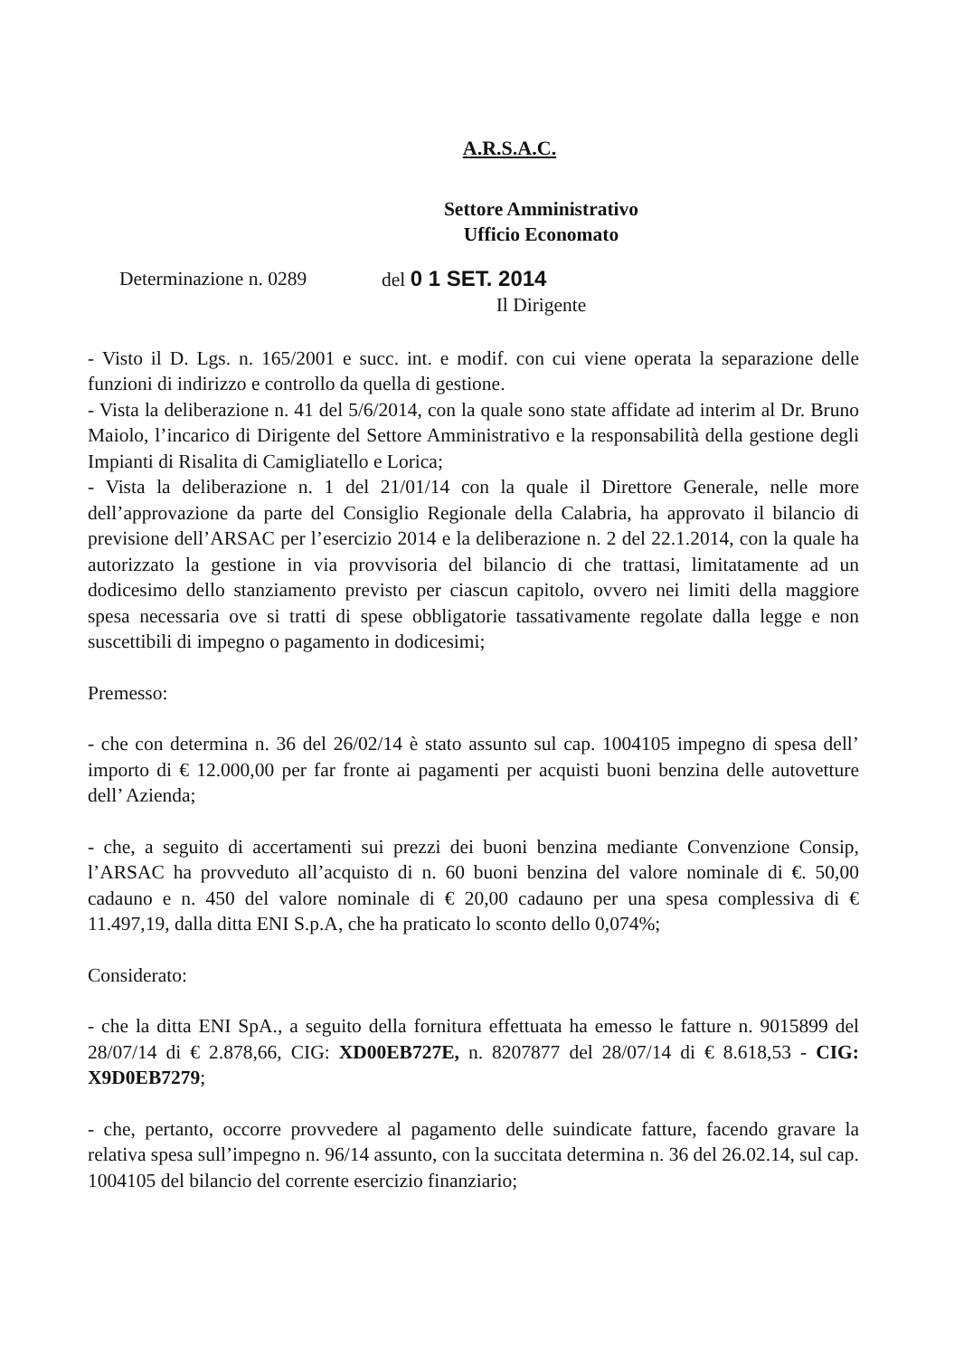A.R.S.A.C.
Settore Amministrativo
Ufficio Economato
Determinazione n. 0289 del 0 1 SET. 2014
Il Dirigente
- Visto il D. Lgs. n. 165/2001 e succ. int. e modif. con cui viene operata la separazione delle funzioni di indirizzo e controllo da quella di gestione.
- Vista la deliberazione n. 41 del 5/6/2014, con la quale sono state affidate ad interim al Dr. Bruno Maiolo, l’incarico di Dirigente del Settore Amministrativo e la responsabilità della gestione degli Impianti di Risalita di Camigliatello e Lorica;
- Vista la deliberazione n. 1 del 21/01/14 con la quale il Direttore Generale, nelle more dell’approvazione da parte del Consiglio Regionale della Calabria, ha approvato il bilancio di previsione dell’ARSAC per l’esercizio 2014 e la deliberazione n. 2 del 22.1.2014, con la quale ha autorizzato la gestione in via provvisoria del bilancio di che trattasi, limitatamente ad un dodicesimo dello stanziamento previsto per ciascun capitolo, ovvero nei limiti della maggiore spesa necessaria ove si tratti di spese obbligatorie tassativamente regolate dalla legge e non suscettibili di impegno o pagamento in dodicesimi;
Premesso:
- che con determina n. 36 del 26/02/14 è stato assunto sul cap. 1004105 impegno di spesa dell’ importo di € 12.000,00 per far fronte ai pagamenti per acquisti buoni benzina delle autovetture dell’ Azienda;
- che, a seguito di accertamenti sui prezzi dei buoni benzina mediante Convenzione Consip, l’ARSAC ha provveduto all’acquisto di n. 60 buoni benzina del valore nominale di €. 50,00 cadauno e n. 450 del valore nominale di € 20,00 cadauno per una spesa complessiva di € 11.497,19, dalla ditta ENI S.p.A, che ha praticato lo sconto dello 0,074%;
Considerato:
- che la ditta ENI SpA., a seguito della fornitura effettuata ha emesso le fatture n. 9015899 del 28/07/14 di € 2.878,66, CIG: XD00EB727E, n. 8207877 del 28/07/14 di € 8.618,53 - CIG: X9D0EB7279;
- che, pertanto, occorre provvedere al pagamento delle suindicate fatture, facendo gravare la relativa spesa sull’impegno n. 96/14 assunto, con la succitata determina n. 36 del 26.02.14, sul cap. 1004105 del bilancio del corrente esercizio finanziario;